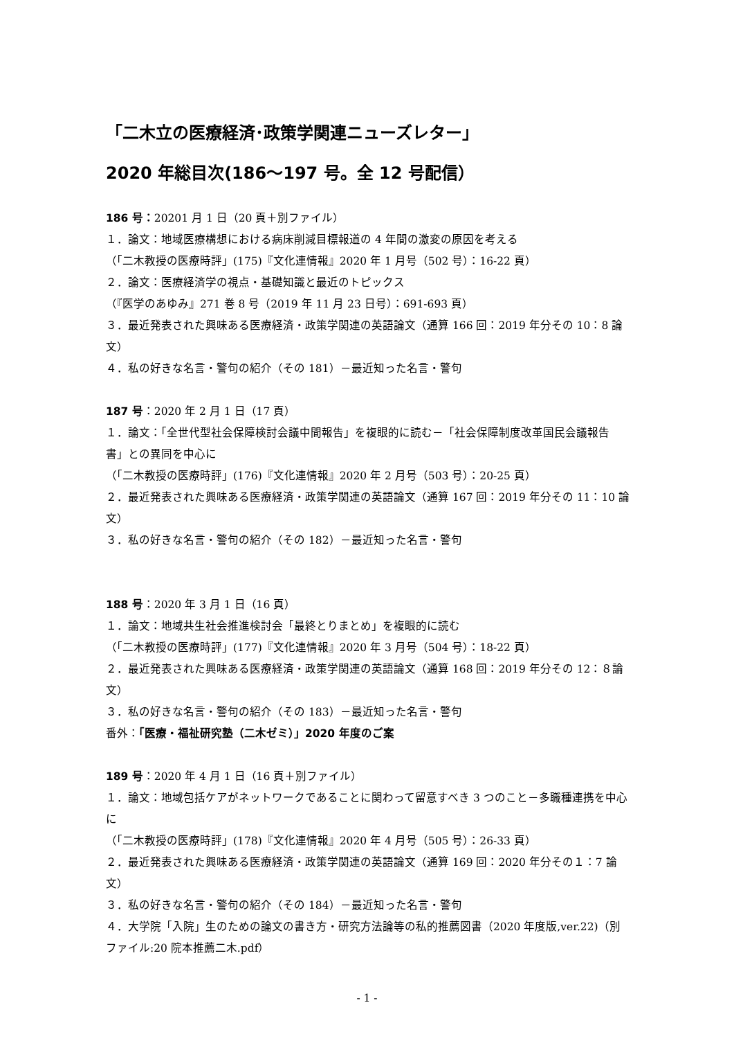「二木立の医療経済･政策学関連ニューズレター」
2020 年総目次(186～197 号。全 12 号配信）
186 号：20201 月 1 日（20 頁＋別ファイル）
１．論文：地域医療構想における病床削減目標報道の 4 年間の激変の原因を考える
（「二木教授の医療時評」(175)『文化連情報』2020 年 1 月号（502 号）：16-22 頁）
２．論文：医療経済学の視点・基礎知識と最近のトピックス
（『医学のあゆみ』271 巻 8 号（2019 年 11 月 23 日号）：691-693 頁）
３．最近発表された興味ある医療経済・政策学関連の英語論文（通算 166 回：2019 年分その 10：8 論文）
４．私の好きな名言・警句の紹介（その 181）－最近知った名言・警句
187 号：2020 年 2 月 1 日（17 頁）
１．論文：「全世代型社会保障検討会議中間報告」を複眼的に読む－「社会保障制度改革国民会議報告書」との異同を中心に
（「二木教授の医療時評」(176)『文化連情報』2020 年 2 月号（503 号）：20-25 頁）
２．最近発表された興味ある医療経済・政策学関連の英語論文（通算 167 回：2019 年分その 11：10 論文）
３．私の好きな名言・警句の紹介（その 182）－最近知った名言・警句
188 号：2020 年 3 月 1 日（16 頁）
１．論文：地域共生社会推進検討会「最終とりまとめ」を複眼的に読む
（「二木教授の医療時評」(177)『文化連情報』2020 年 3 月号（504 号）：18-22 頁）
２．最近発表された興味ある医療経済・政策学関連の英語論文（通算 168 回：2019 年分その 12：８論文）
３．私の好きな名言・警句の紹介（その 183）－最近知った名言・警句
番外：「医療・福祉研究塾（二木ゼミ）」2020 年度のご案
189 号：2020 年 4 月 1 日（16 頁＋別ファイル）
１．論文：地域包括ケアがネットワークであることに関わって留意すべき 3 つのこと－多職種連携を中心に
（「二木教授の医療時評」(178)『文化連情報』2020 年 4 月号（505 号）：26-33 頁）
２．最近発表された興味ある医療経済・政策学関連の英語論文（通算 169 回：2020 年分その１：7 論文）
３．私の好きな名言・警句の紹介（その 184）－最近知った名言・警句
４．大学院「入院」生のための論文の書き方・研究方法論等の私的推薦図書（2020 年度版,ver.22)（別ファイル:20 院本推薦二木.pdf）
- 1 -